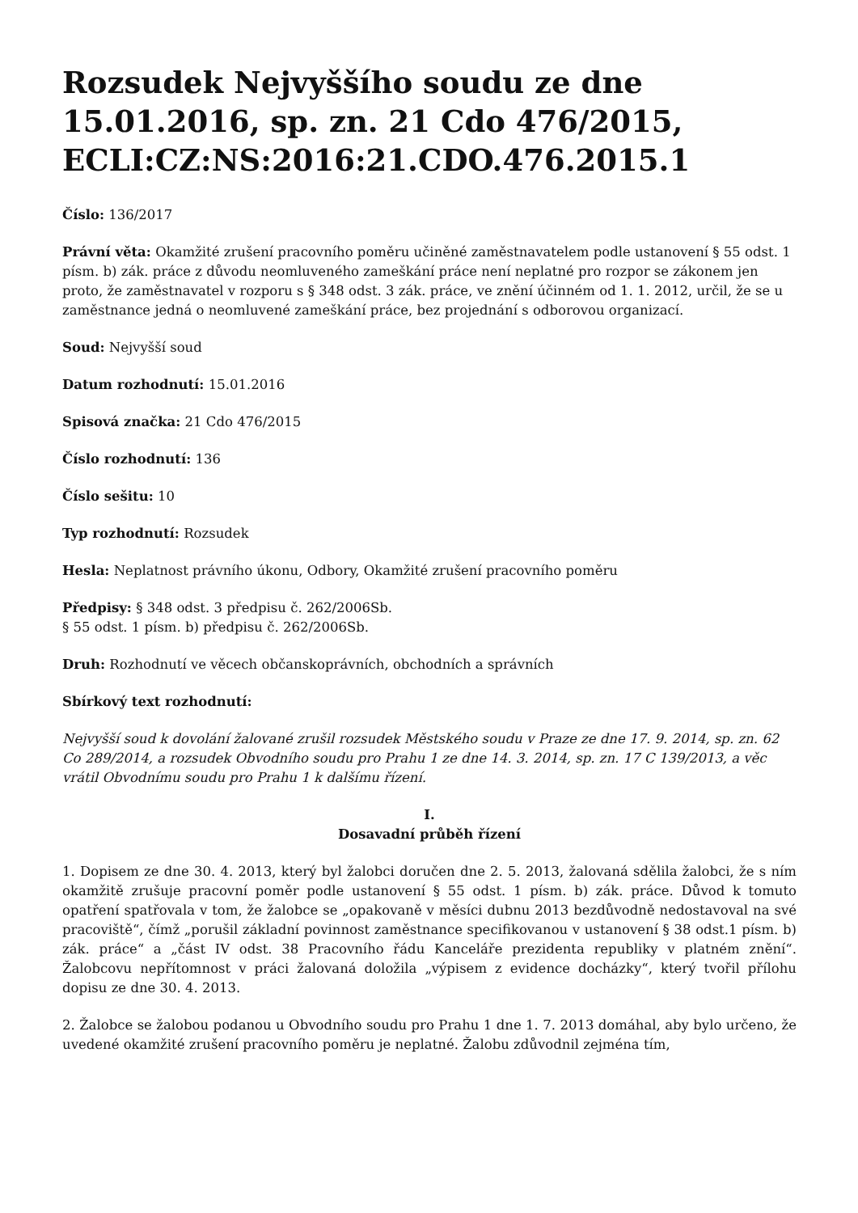Rozsudek Nejvyššího soudu ze dne 15.01.2016, sp. zn. 21 Cdo 476/2015, ECLI:CZ:NS:2016:21.CDO.476.2015.1
Číslo: 136/2017
Právní věta: Okamžité zrušení pracovního poměru učiněné zaměstnavatelem podle ustanovení § 55 odst. 1 písm. b) zák. práce z důvodu neomluveného zameškání práce není neplatné pro rozpor se zákonem jen proto, že zaměstnavatel v rozporu s § 348 odst. 3 zák. práce, ve znění účinném od 1. 1. 2012, určil, že se u zaměstnance jedná o neomluvené zameškání práce, bez projednání s odborovou organizací.
Soud: Nejvyšší soud
Datum rozhodnutí: 15.01.2016
Spisová značka: 21 Cdo 476/2015
Číslo rozhodnutí: 136
Číslo sešitu: 10
Typ rozhodnutí: Rozsudek
Hesla: Neplatnost právního úkonu, Odbory, Okamžité zrušení pracovního poměru
Předpisy: § 348 odst. 3 předpisu č. 262/2006Sb.
§ 55 odst. 1 písm. b) předpisu č. 262/2006Sb.
Druh: Rozhodnutí ve věcech občanskoprávních, obchodních a správních
Sbírkový text rozhodnutí:
Nejvyšší soud k dovolání žalované zrušil rozsudek Městského soudu v Praze ze dne 17. 9. 2014, sp. zn. 62 Co 289/2014, a rozsudek Obvodního soudu pro Prahu 1 ze dne 14. 3. 2014, sp. zn. 17 C 139/2013, a věc vrátil Obvodnímu soudu pro Prahu 1 k dalšímu řízení.
I.
Dosavadní průběh řízení
1. Dopisem ze dne 30. 4. 2013, který byl žalobci doručen dne 2. 5. 2013, žalovaná sdělila žalobci, že s ním okamžitě zrušuje pracovní poměr podle ustanovení § 55 odst. 1 písm. b) zák. práce. Důvod k tomuto opatření spatřovala v tom, že žalobce se „opakovaně v měsíci dubnu 2013 bezdůvodně nedostavoval na své pracoviště“, čímž „porušil základní povinnost zaměstnance specifikovanou v ustanovení § 38 odst.1 písm. b) zák. práce“ a „část IV odst. 38 Pracovního řádu Kanceláře prezidenta republiky v platném znění“. Žalobcovu nepřítomnost v práci žalovaná doložila „výpisem z evidence docházky“, který tvořil přílohu dopisu ze dne 30. 4. 2013.
2. Žalobce se žalobou podanou u Obvodního soudu pro Prahu 1 dne 1. 7. 2013 domáhal, aby bylo určeno, že uvedené okamžité zrušení pracovního poměru je neplatné. Žalobu zdůvodnil zejména tím,